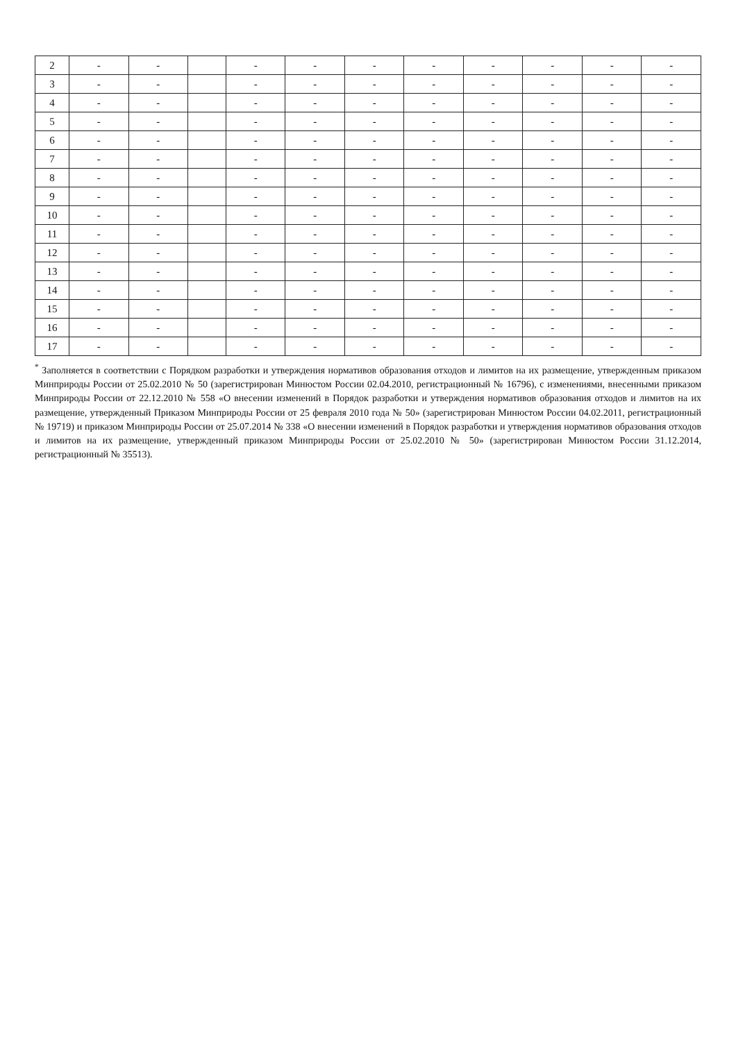| 2 | - | - | | - | - | - | - | - | - | - | - |
| 3 | - | - | | - | - | - | - | - | - | - | - |
| 4 | - | - | | - | - | - | - | - | - | - | - |
| 5 | - | - | | - | - | - | - | - | - | - | - |
| 6 | - | - | | - | - | - | - | - | - | - | - |
| 7 | - | - | | - | - | - | - | - | - | - | - |
| 8 | - | - | | - | - | - | - | - | - | - | - |
| 9 | - | - | | - | - | - | - | - | - | - | - |
| 10 | - | - | | - | - | - | - | - | - | - | - |
| 11 | - | - | | - | - | - | - | - | - | - | - |
| 12 | - | - | | - | - | - | - | - | - | - | - |
| 13 | - | - | | - | - | - | - | - | - | - | - |
| 14 | - | - | | - | - | - | - | - | - | - | - |
| 15 | - | - | | - | - | - | - | - | - | - | - |
| 16 | - | - | | - | - | - | - | - | - | - | - |
| 17 | - | - | | - | - | - | - | - | - | - | - |
<sup>*</sup> Заполняется в соответствии с Порядком разработки и утверждения нормативов образования отходов и лимитов на их размещение, утвержденным приказом Минприроды России от 25.02.2010 № 50 (зарегистрирован Минюстом России 02.04.2010, регистрационный № 16796), с изменениями, внесенными приказом Минприроды России от 22.12.2010 № 558 «О внесении изменений в Порядок разработки и утверждения нормативов образования отходов и лимитов на их размещение, утвержденный Приказом Минприроды России от 25 февраля 2010 года № 50» (зарегистрирован Минюстом России 04.02.2011, регистрационный № 19719) и приказом Минприроды России от 25.07.2014 № 338 «О внесении изменений в Порядок разработки и утверждения нормативов образования отходов и лимитов на их размещение, утвержденный приказом Минприроды России от 25.02.2010 № 50» (зарегистрирован Минюстом России 31.12.2014, регистрационный № 35513).